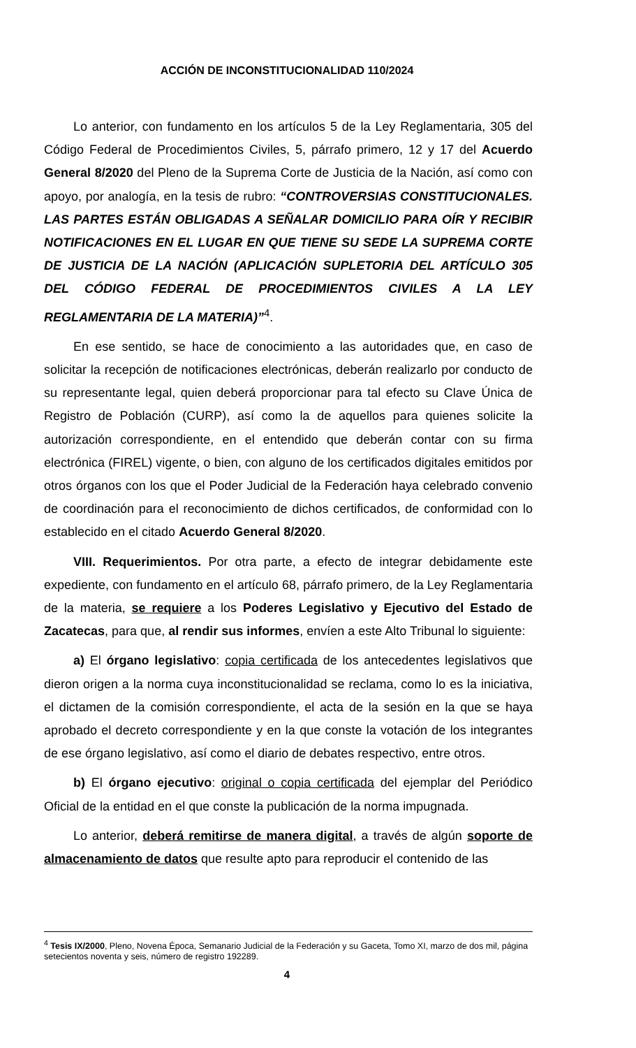ACCIÓN DE INCONSTITUCIONALIDAD 110/2024
Lo anterior, con fundamento en los artículos 5 de la Ley Reglamentaria, 305 del Código Federal de Procedimientos Civiles, 5, párrafo primero, 12 y 17 del Acuerdo General 8/2020 del Pleno de la Suprema Corte de Justicia de la Nación, así como con apoyo, por analogía, en la tesis de rubro: “CONTROVERSIAS CONSTITUCIONALES. LAS PARTES ESTÁN OBLIGADAS A SEÑALAR DOMICILIO PARA OÍR Y RECIBIR NOTIFICACIONES EN EL LUGAR EN QUE TIENE SU SEDE LA SUPREMA CORTE DE JUSTICIA DE LA NACIÓN (APLICACIÓN SUPLETORIA DEL ARTÍCULO 305 DEL CÓDIGO FEDERAL DE PROCEDIMIENTOS CIVILES A LA LEY REGLAMENTARIA DE LA MATERIA)”<sup>4</sup>.
En ese sentido, se hace de conocimiento a las autoridades que, en caso de solicitar la recepción de notificaciones electrónicas, deberán realizarlo por conducto de su representante legal, quien deberá proporcionar para tal efecto su Clave Única de Registro de Población (CURP), así como la de aquellos para quienes solicite la autorización correspondiente, en el entendido que deberán contar con su firma electrónica (FIREL) vigente, o bien, con alguno de los certificados digitales emitidos por otros órganos con los que el Poder Judicial de la Federación haya celebrado convenio de coordinación para el reconocimiento de dichos certificados, de conformidad con lo establecido en el citado Acuerdo General 8/2020.
VIII. Requerimientos. Por otra parte, a efecto de integrar debidamente este expediente, con fundamento en el artículo 68, párrafo primero, de la Ley Reglamentaria de la materia, se requiere a los Poderes Legislativo y Ejecutivo del Estado de Zacatecas, para que, al rendir sus informes, envíen a este Alto Tribunal lo siguiente:
a) El órgano legislativo: copia certificada de los antecedentes legislativos que dieron origen a la norma cuya inconstitucionalidad se reclama, como lo es la iniciativa, el dictamen de la comisión correspondiente, el acta de la sesión en la que se haya aprobado el decreto correspondiente y en la que conste la votación de los integrantes de ese órgano legislativo, así como el diario de debates respectivo, entre otros.
b) El órgano ejecutivo: original o copia certificada del ejemplar del Periódico Oficial de la entidad en el que conste la publicación de la norma impugnada.
Lo anterior, deberá remitirse de manera digital, a través de algún soporte de almacenamiento de datos que resulte apto para reproducir el contenido de las
<sup>4</sup> Tesis IX/2000, Pleno, Novena Época, Semanario Judicial de la Federación y su Gaceta, Tomo XI, marzo de dos mil, página setecientos noventa y seis, número de registro 192289.
4